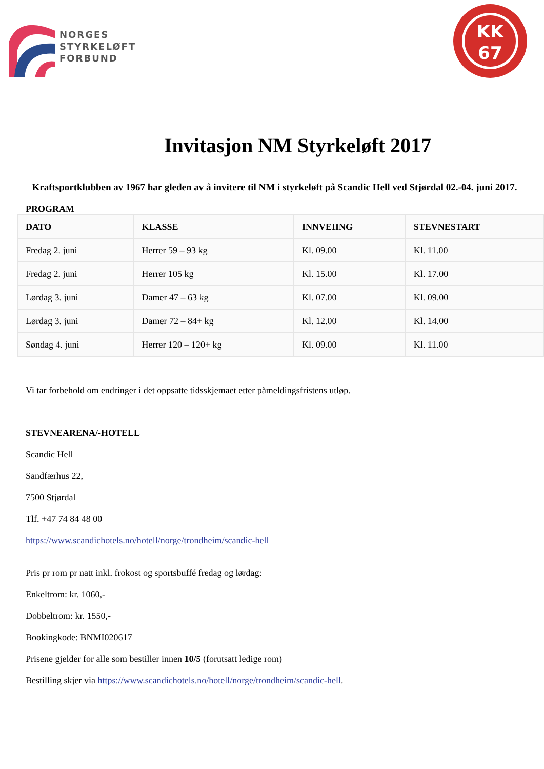NORGES
STYRKELØFT
FORBUND
KK
67
Invitasjon NM Styrkeløft 2017
Kraftsportklubben av 1967 har gleden av å invitere til NM i styrkeløft på Scandic Hell ved Stjørdal 02.-04. juni 2017.
PROGRAM
| DATO | KLASSE | INNVEIING | STEVNESTART |
| --- | --- | --- | --- |
| Fredag 2. juni | Herrer 59 – 93 kg | Kl. 09.00 | Kl. 11.00 |
| Fredag 2. juni | Herrer 105 kg | Kl. 15.00 | Kl. 17.00 |
| Lørdag 3. juni | Damer 47 – 63 kg | Kl. 07.00 | Kl. 09.00 |
| Lørdag 3. juni | Damer 72 – 84+ kg | Kl. 12.00 | Kl. 14.00 |
| Søndag 4. juni | Herrer 120 – 120+ kg | Kl. 09.00 | Kl. 11.00 |
Vi tar forbehold om endringer i det oppsatte tidsskjemaet etter påmeldingsfristens utløp.
STEVNEARENA/-HOTELL
Scandic Hell
Sandfærhus 22,
7500 Stjørdal
Tlf. +47 74 84 48 00
https://www.scandichotels.no/hotell/norge/trondheim/scandic-hell
Pris pr rom pr natt inkl. frokost og sportsbuffé fredag og lørdag:
Enkeltrom: kr. 1060,-
Dobbeltrom: kr. 1550,-
Bookingkode: BNMI020617
Prisene gjelder for alle som bestiller innen 10/5 (forutsatt ledige rom)
Bestilling skjer via https://www.scandichotels.no/hotell/norge/trondheim/scandic-hell.